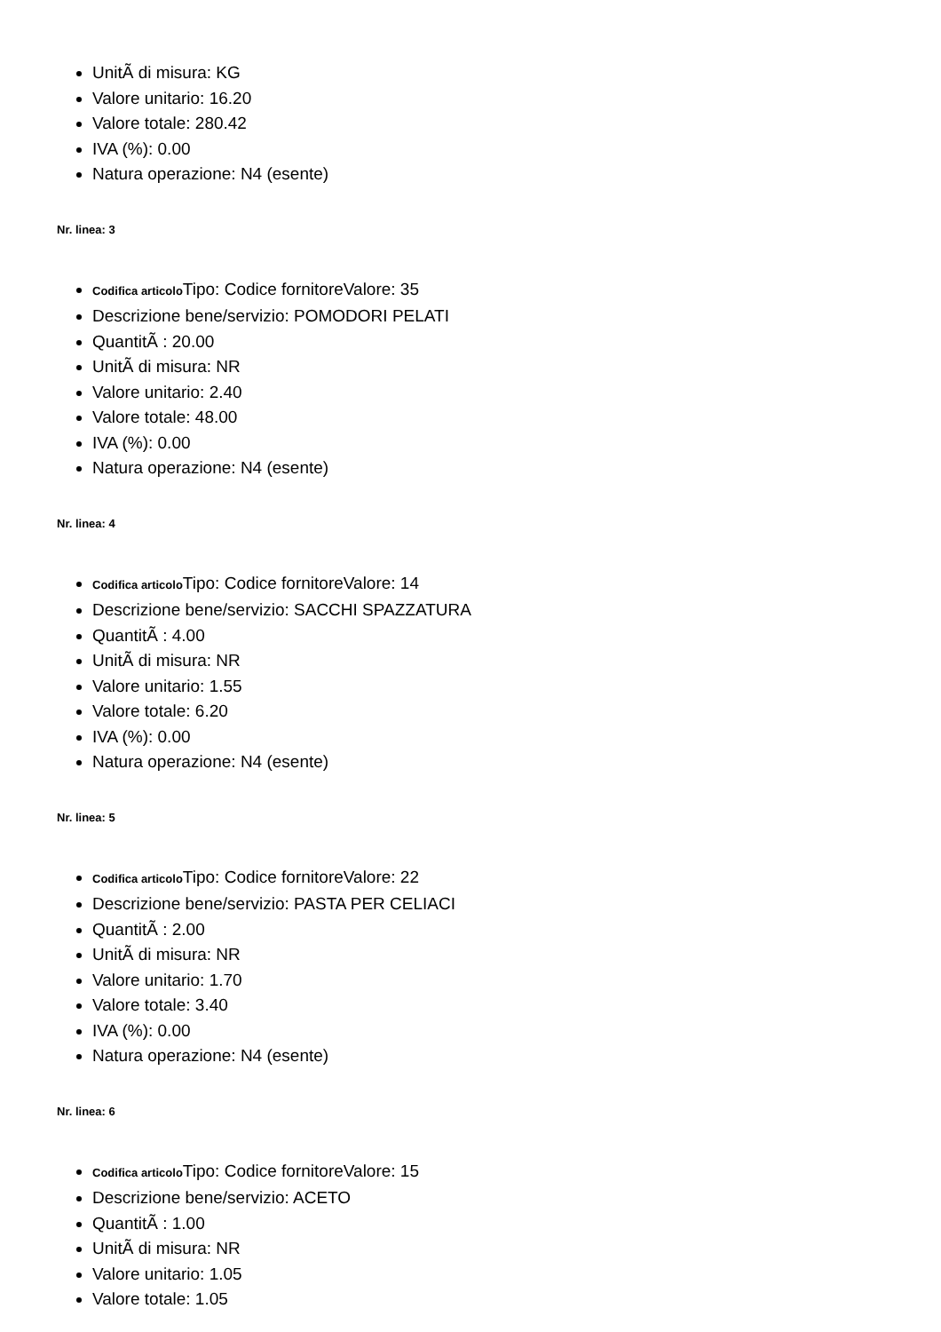UnitÃ di misura: KG
Valore unitario: 16.20
Valore totale: 280.42
IVA (%): 0.00
Natura operazione: N4 (esente)
Nr. linea: 3
Codifica articolo Tipo: Codice fornitoreValore: 35
Descrizione bene/servizio: POMODORI PELATI
QuantitÃ : 20.00
UnitÃ di misura: NR
Valore unitario: 2.40
Valore totale: 48.00
IVA (%): 0.00
Natura operazione: N4 (esente)
Nr. linea: 4
Codifica articolo Tipo: Codice fornitoreValore: 14
Descrizione bene/servizio: SACCHI SPAZZATURA
QuantitÃ : 4.00
UnitÃ di misura: NR
Valore unitario: 1.55
Valore totale: 6.20
IVA (%): 0.00
Natura operazione: N4 (esente)
Nr. linea: 5
Codifica articolo Tipo: Codice fornitoreValore: 22
Descrizione bene/servizio: PASTA PER CELIACI
QuantitÃ : 2.00
UnitÃ di misura: NR
Valore unitario: 1.70
Valore totale: 3.40
IVA (%): 0.00
Natura operazione: N4 (esente)
Nr. linea: 6
Codifica articolo Tipo: Codice fornitoreValore: 15
Descrizione bene/servizio: ACETO
QuantitÃ : 1.00
UnitÃ di misura: NR
Valore unitario: 1.05
Valore totale: 1.05